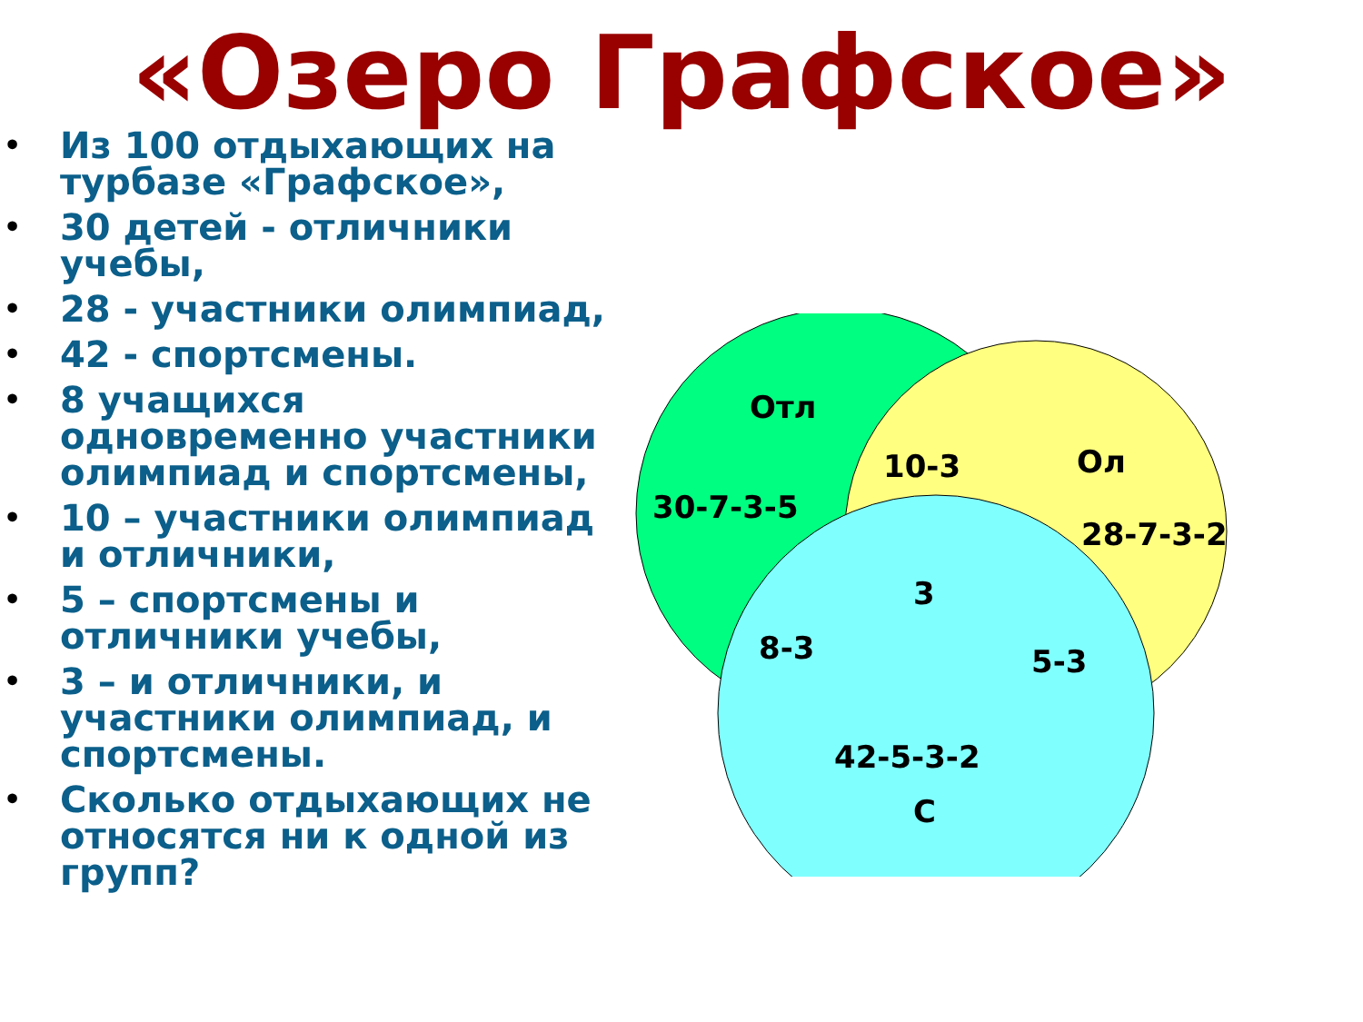«Озеро Графское»
• Из 100 отдыхающих на турбазе «Графское»,
• 30 детей - отличники учебы,
• 28 - участники олимпиад,
• 42 - спортсмены.
• 8 учащихся одновременно участники олимпиад и спортсмены,
• 10 – участники олимпиад и отличники,
• 5 – спортсмены и отличники учебы,
• 3 – и отличники, и участники олимпиад, и спортсмены.
• Сколько отдыхающих не относятся ни к одной из групп?
Отл
Ол
30-7-3-5
10-3
28-7-3-2
3
8-3
5-3
42-5-3-2
С